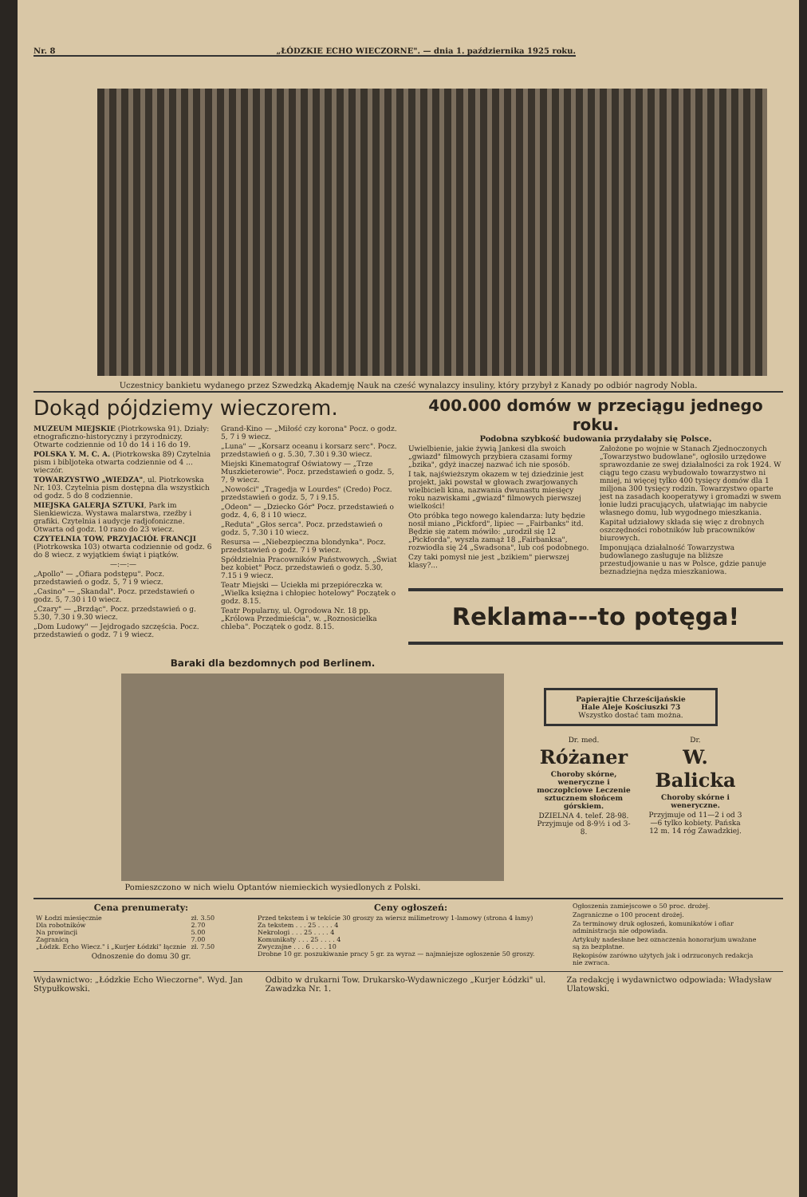Nr. 8 „ŁÓDZKIE ECHO WIECZORNE". — dnia 1. października 1925 roku.
Uczestnicy bankietu wydanego przez Szwedzką Akademję Nauk na cześć wynalazcy insuliny, który przybył z Kanady po odbiór nagrody Nobla.
Dokąd pójdziemy wieczorem.
MUZEUM MIEJSKIE (Piotrkowska 91). Działy: etnograficzno-historyczny i przyrodniczy. Otwarte codziennie od 10 do 14 i 16 do 19.
POLSKA Y. M. C. A. (Piotrkowska 89) Czytelnia pism i bibljoteka otwarta codziennie od 4 ... wieczór.
TOWARZYSTWO „WIEDZA", ul. Piotrkowska Nr. 103. Czytelnia pism dostępna dla wszystkich od godz. 5 do 8 codziennie.
MIEJSKA GALERJA SZTUKI, Park im Sienkiewicza. Wystawa malarstwa, rzeźby i grafiki. Czytelnia i audycje radjofoniczne. Otwarta od godz. 10 rano do 23 wiecz.
CZYTELNIA TOW. PRZYJACIÓŁ FRANCJI (Piotrkowska 103) otwarta codziennie od godz. 6 do 8 wiecz. z wyjątkiem świąt i piątków.
—:—:—
„Apollo" — „Ofiara podstępu". Pocz. przedstawień o godz. 5, 7 i 9 wiecz.
„Casino" — „Skandal". Pocz. przedstawień o godz. 5, 7.30 i 10 wiecz.
„Czary" — „Brzdąc". Pocz. przedstawień o g. 5.30, 7.30 i 9.30 wiecz.
„Dom Ludowy" — Jejdrogado szczęścia. Pocz. przedstawień o godz. 7 i 9 wiecz.
Grand-Kino — „Miłość czy korona" Pocz. o godz. 5, 7 i 9 wiecz.
„Luna" — „Korsarz oceanu i korsarz serc". Pocz. przedstawień o g. 5.30, 7.30 i 9.30 wiecz.
Miejski Kinematograf Oświatowy — „Trze Muszkieterowie". Pocz. przedstawień o godz. 5, 7, 9 wiecz.
„Nowości" „Tragedja w Lourdes" (Credo) Pocz. przedstawień o godz. 5, 7 i 9.15.
„Odeon" — „Dziecko Gór" Pocz. przedstawień o godz. 4, 6, 8 i 10 wiecz.
„Reduta" „Głos serca". Pocz. przedstawień o godz. 5, 7.30 i 10 wiecz.
Resursa — „Niebezpieczna blondynka". Pocz. przedstawień o godz. 7 i 9 wiecz.
Spółdzielnia Pracowników Państwowych. „Świat bez kobiet" Pocz. przedstawień o godz. 5.30, 7.15 i 9 wiecz.
Teatr Miejski — Uciekła mi przepióreczka w. „Wielka księżna i chłopiec hotelowy" Początek o godz. 8.15.
Teatr Popularny, ul. Ogrodowa Nr. 18 pp. „Królowa Przedmieścia", w. „Roznosicielka chleba". Początek o godz. 8.15.
400.000 domów w przeciągu jednego roku.
Podobna szybkość budowania przydałaby się Polsce.
Uwielbienie, jakie żywią Jankesi dla swoich „gwiazd" filmowych przybiera czasami formy „bzika", gdyż inaczej nazwać ich nie sposób.
I tak, najświeższym okazem w tej dziedzinie jest projekt, jaki powstał w głowach zwarjowanych wielbicieli kina, nazwania dwunastu miesięcy roku nazwiskami „gwiazd" filmowych pierwszej wielkości!
Oto próbka tego nowego kalendarza: luty będzie nosił miano „Pickford", lipiec — „Fairbanks" itd. Będzie się zatem mówiło: „urodził się 12 „Pickforda", wyszła zamąż 18 „Fairbanksa", rozwiodła się 24 „Swadsona", lub coś podobnego.
Czy taki pomysł nie jest „bzikiem" pierwszej klasy?...
Założone po wojnie w Stanach Zjednoczonych „Towarzystwo budowlane", ogłosiło urzędowe sprawozdanie ze swej działalności za rok 1924. W ciągu tego czasu wybudowało towarzystwo ni mniej, ni więcej tylko 400 tysięcy domów dla 1 miljona 300 tysięcy rodzin. Towarzystwo oparte jest na zasadach kooperatywy i gromadzi w swem łonie ludzi pracujących, ułatwiając im nabycie własnego domu, lub wygodnego mieszkania.
Kapitał udziałowy składa się więc z drobnych oszczędności robotników lub pracowników biurowych.
Imponująca działalność Towarzystwa budowlanego zasługuje na bliższe przestudjowanie u nas w Polsce, gdzie panuje beznadziejna nędza mieszkaniowa.
Reklama---to potęga!
Baraki dla bezdomnych pod Berlinem.
Pomieszczono w nich wielu Optantów niemieckich wysiedlonych z Polski.
Papierajtie Chrześcijańskie
Hale Aleje Kościuszki 73
Wszystko dostać tam można.
Dr. med.
Różaner
Choroby skórne, weneryczne i moczopłciowe Leczenie sztucznem słońcem górskiem.
DZIELNA 4. telef. 28-98. Przyjmuje od 8-9½ i od 3-8.
Dr.
W. Balicka
Choroby skórne i weneryczne.
Przyjmuje od 11—2 i od 3—6 tylko kobiety. Pańska 12 m. 14 róg Zawadzkiej.
Cena prenumeraty:
| W Łodzi miesięcznie | zł. 3.50 |
| Dla robotników | 2.70 |
| Na prowincji | 5.00 |
| Zagranicą | 7.00 |
| „Łódzk. Echo Wiecz." i „Kurjer Łódzki" łącznie | zł. 7.50 |
Odnoszenie do domu 30 gr.
Ceny ogłoszeń:
| Przed tekstem i w tekście 30 groszy za wiersz milimetrowy 1-lamowy (strona 4 łamy) |
| Za tekstem . . . 25 . . . . 4 |
| Nekrologi . . . 25 . . . . 4 |
| Komunikaty . . . 25 . . . . 4 |
| Zwyczajne . . . 6 . . . . 10 |
| Drobne 10 gr. poszukiwanie pracy 5 gr. za wyraz — najmniejsze ogłoszenie 50 groszy. |
Ogłoszenia zamiejscowe o 50 proc. drożej.
Zagraniczne o 100 procent drożej.
Za terminowy druk ogłoszeń, komunikatów i ofiar administracja nie odpowiada.
Artykuły nadesłane bez oznaczenia honorarjum uważane są za bezpłatne.
Rękopisów zarówno użytych jak i odrzuconych redakcja nie zwraca.
Wydawnictwo: „Łódzkie Echo Wieczorne". Wyd. Jan Stypułkowski. Odbito w drukarni Tow. Drukarsko-Wydawniczego „Kurjer Łódzki" ul. Zawadzka Nr. 1. Za redakcję i wydawnictwo odpowiada: Władysław Ulatowski.